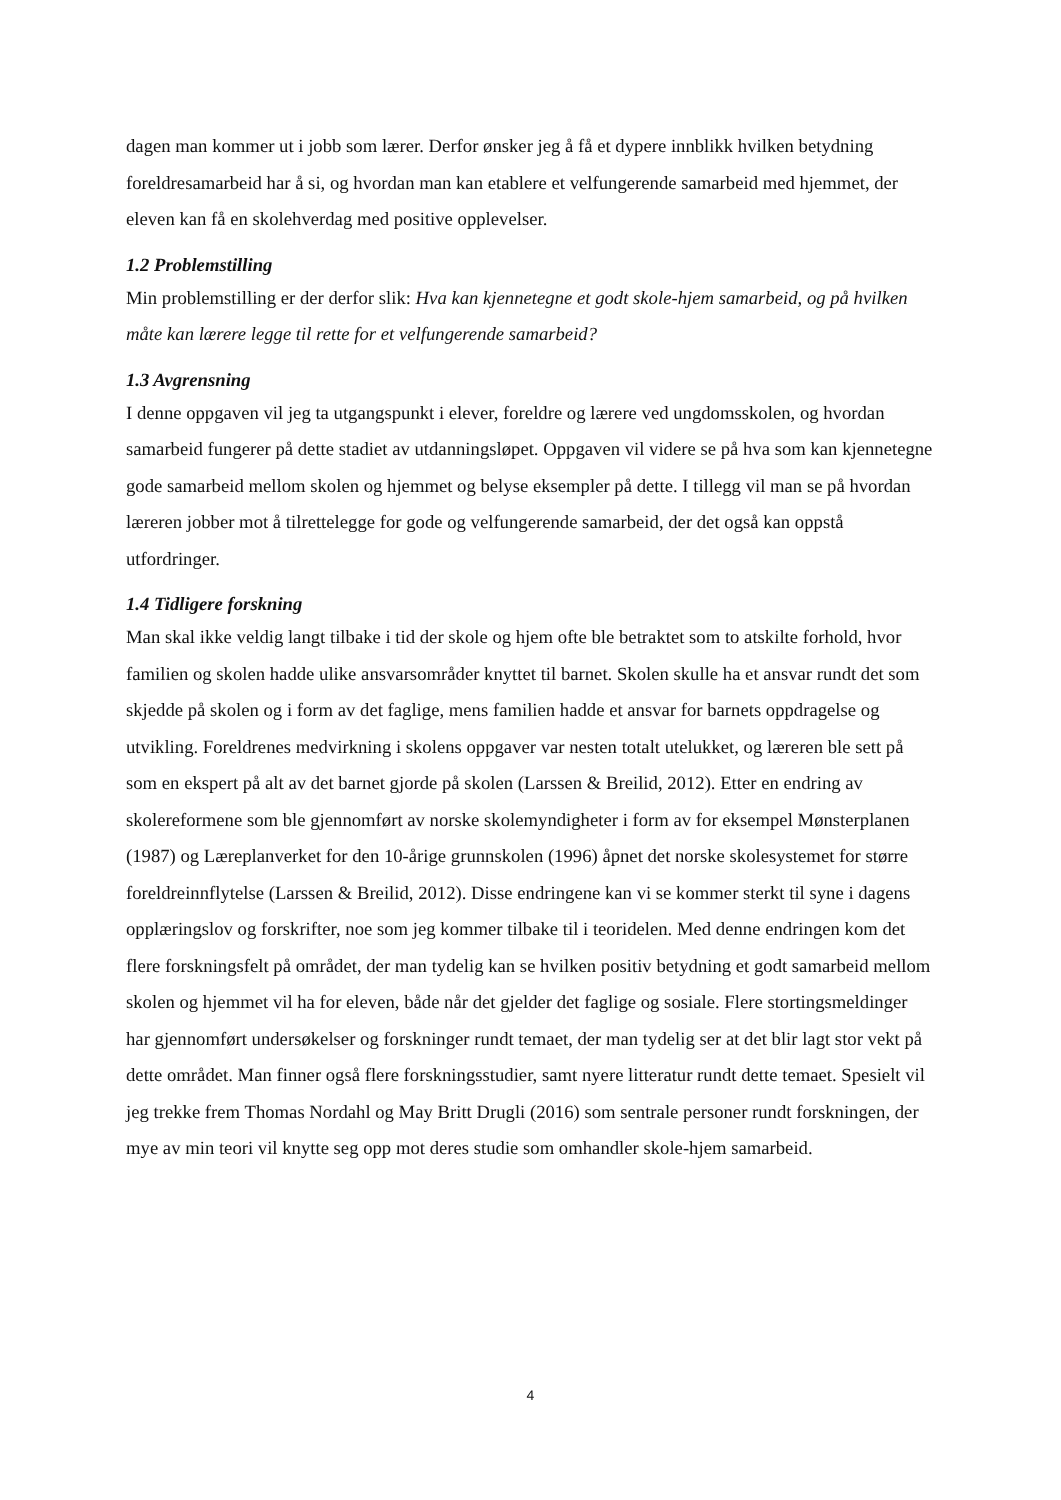dagen man kommer ut i jobb som lærer. Derfor ønsker jeg å få et dypere innblikk hvilken betydning foreldresamarbeid har å si, og hvordan man kan etablere et velfungerende samarbeid med hjemmet, der eleven kan få en skolehverdag med positive opplevelser.
1.2 Problemstilling
Min problemstilling er der derfor slik: Hva kan kjennetegne et godt skole-hjem samarbeid, og på hvilken måte kan lærere legge til rette for et velfungerende samarbeid?
1.3 Avgrensning
I denne oppgaven vil jeg ta utgangspunkt i elever, foreldre og lærere ved ungdomsskolen, og hvordan samarbeid fungerer på dette stadiet av utdanningsløpet. Oppgaven vil videre se på hva som kan kjennetegne gode samarbeid mellom skolen og hjemmet og belyse eksempler på dette. I tillegg vil man se på hvordan læreren jobber mot å tilrettelegge for gode og velfungerende samarbeid, der det også kan oppstå utfordringer.
1.4 Tidligere forskning
Man skal ikke veldig langt tilbake i tid der skole og hjem ofte ble betraktet som to atskilte forhold, hvor familien og skolen hadde ulike ansvarsområder knyttet til barnet. Skolen skulle ha et ansvar rundt det som skjedde på skolen og i form av det faglige, mens familien hadde et ansvar for barnets oppdragelse og utvikling. Foreldrenes medvirkning i skolens oppgaver var nesten totalt utelukket, og læreren ble sett på som en ekspert på alt av det barnet gjorde på skolen (Larssen & Breilid, 2012). Etter en endring av skolereformene som ble gjennomført av norske skolemyndigheter i form av for eksempel Mønsterplanen (1987) og Læreplanverket for den 10-årige grunnskolen (1996) åpnet det norske skolesystemet for større foreldreinnflytelse (Larssen & Breilid, 2012). Disse endringene kan vi se kommer sterkt til syne i dagens opplæringslov og forskrifter, noe som jeg kommer tilbake til i teoridelen. Med denne endringen kom det flere forskningsfelt på området, der man tydelig kan se hvilken positiv betydning et godt samarbeid mellom skolen og hjemmet vil ha for eleven, både når det gjelder det faglige og sosiale. Flere stortingsmeldinger har gjennomført undersøkelser og forskninger rundt temaet, der man tydelig ser at det blir lagt stor vekt på dette området. Man finner også flere forskningsstudier, samt nyere litteratur rundt dette temaet. Spesielt vil jeg trekke frem Thomas Nordahl og May Britt Drugli (2016) som sentrale personer rundt forskningen, der mye av min teori vil knytte seg opp mot deres studie som omhandler skole-hjem samarbeid.
4